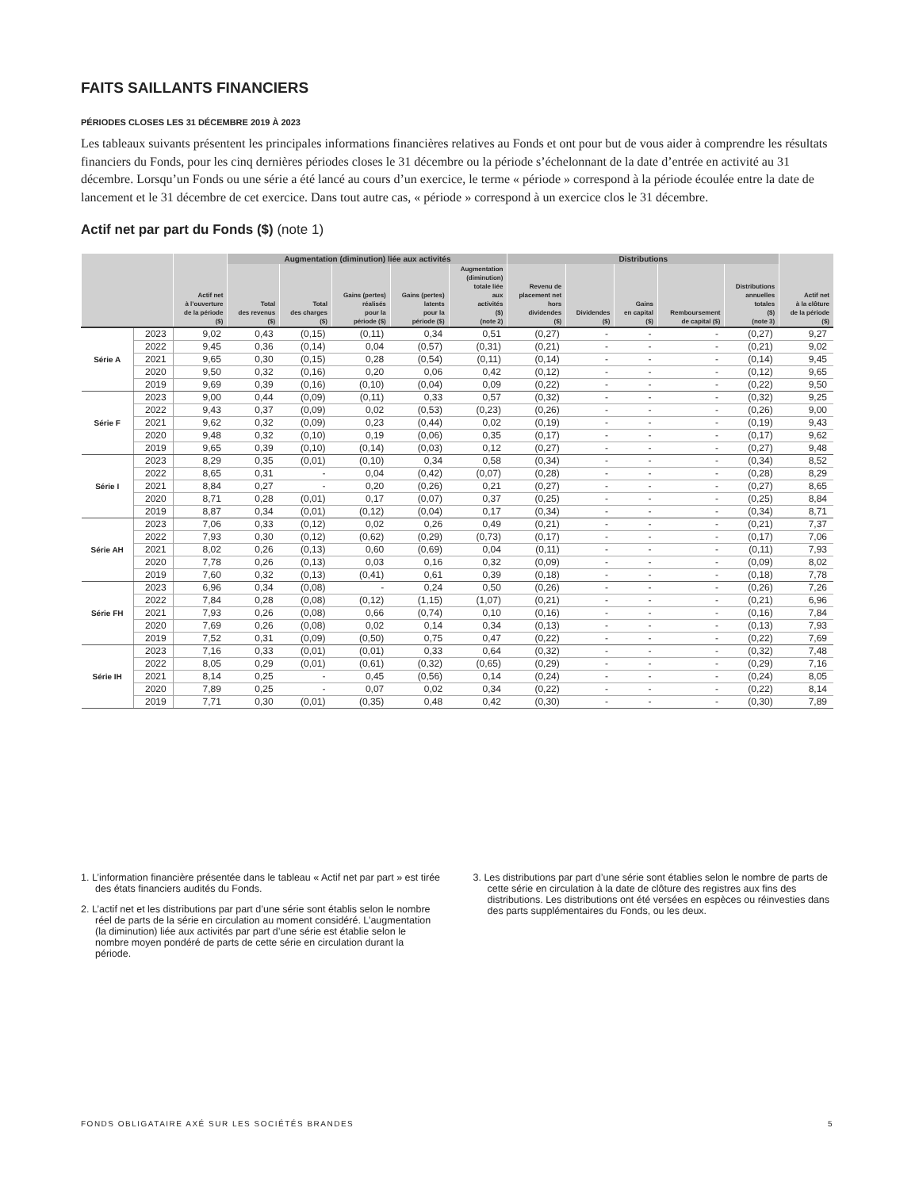FAITS SAILLANTS FINANCIERS
PÉRIODES CLOSES LES 31 DÉCEMBRE 2019 À 2023
Les tableaux suivants présentent les principales informations financières relatives au Fonds et ont pour but de vous aider à comprendre les résultats financiers du Fonds, pour les cinq dernières périodes closes le 31 décembre ou la période s’échelonnant de la date d’entrée en activité au 31 décembre. Lorsqu’un Fonds ou une série a été lancé au cours d’un exercice, le terme « période » correspond à la période écoulée entre la date de lancement et le 31 décembre de cet exercice. Dans tout autre cas, « période » correspond à un exercice clos le 31 décembre.
Actif net par part du Fonds ($) (note 1)
| | | Actif net à l’ouverture de la période ($) | Augmentation (diminution) liée aux activités | | | | | Distributions | | | | | Actif net à la clôture de la période ($) |
| --- | --- | --- | --- | --- | --- | --- | --- | --- | --- | --- | --- | --- | --- |
| | | | Total des revenus ($) | Total des charges ($) | Gains (pertes) réalisés pour la période ($) | Gains (pertes) latents pour la période ($) | Augmentation (diminution) totale liée aux activités ($) (note 2) | Revenu de placement net hors dividendes ($) | Dividendes ($) | Gains en capital ($) | Remboursement de capital ($) | Distributions annuelles totales ($) (note 3) | |
| Série A | 2023 | 9,02 | 0,43 | (0,15) | (0,11) | 0,34 | 0,51 | (0,27) | - | - | - | (0,27) | 9,27 |
| | 2022 | 9,45 | 0,36 | (0,14) | 0,04 | (0,57) | (0,31) | (0,21) | - | - | - | (0,21) | 9,02 |
| | 2021 | 9,65 | 0,30 | (0,15) | 0,28 | (0,54) | (0,11) | (0,14) | - | - | - | (0,14) | 9,45 |
| | 2020 | 9,50 | 0,32 | (0,16) | 0,20 | 0,06 | 0,42 | (0,12) | - | - | - | (0,12) | 9,65 |
| | 2019 | 9,69 | 0,39 | (0,16) | (0,10) | (0,04) | 0,09 | (0,22) | - | - | - | (0,22) | 9,50 |
| Série F | 2023 | 9,00 | 0,44 | (0,09) | (0,11) | 0,33 | 0,57 | (0,32) | - | - | - | (0,32) | 9,25 |
| | 2022 | 9,43 | 0,37 | (0,09) | 0,02 | (0,53) | (0,23) | (0,26) | - | - | - | (0,26) | 9,00 |
| | 2021 | 9,62 | 0,32 | (0,09) | 0,23 | (0,44) | 0,02 | (0,19) | - | - | - | (0,19) | 9,43 |
| | 2020 | 9,48 | 0,32 | (0,10) | 0,19 | (0,06) | 0,35 | (0,17) | - | - | - | (0,17) | 9,62 |
| | 2019 | 9,65 | 0,39 | (0,10) | (0,14) | (0,03) | 0,12 | (0,27) | - | - | - | (0,27) | 9,48 |
| Série I | 2023 | 8,29 | 0,35 | (0,01) | (0,10) | 0,34 | 0,58 | (0,34) | - | - | - | (0,34) | 8,52 |
| | 2022 | 8,65 | 0,31 | - | 0,04 | (0,42) | (0,07) | (0,28) | - | - | - | (0,28) | 8,29 |
| | 2021 | 8,84 | 0,27 | - | 0,20 | (0,26) | 0,21 | (0,27) | - | - | - | (0,27) | 8,65 |
| | 2020 | 8,71 | 0,28 | (0,01) | 0,17 | (0,07) | 0,37 | (0,25) | - | - | - | (0,25) | 8,84 |
| | 2019 | 8,87 | 0,34 | (0,01) | (0,12) | (0,04) | 0,17 | (0,34) | - | - | - | (0,34) | 8,71 |
| Série AH | 2023 | 7,06 | 0,33 | (0,12) | 0,02 | 0,26 | 0,49 | (0,21) | - | - | - | (0,21) | 7,37 |
| | 2022 | 7,93 | 0,30 | (0,12) | (0,62) | (0,29) | (0,73) | (0,17) | - | - | - | (0,17) | 7,06 |
| | 2021 | 8,02 | 0,26 | (0,13) | 0,60 | (0,69) | 0,04 | (0,11) | - | - | - | (0,11) | 7,93 |
| | 2020 | 7,78 | 0,26 | (0,13) | 0,03 | 0,16 | 0,32 | (0,09) | - | - | - | (0,09) | 8,02 |
| | 2019 | 7,60 | 0,32 | (0,13) | (0,41) | 0,61 | 0,39 | (0,18) | - | - | - | (0,18) | 7,78 |
| Série FH | 2023 | 6,96 | 0,34 | (0,08) | - | 0,24 | 0,50 | (0,26) | - | - | - | (0,26) | 7,26 |
| | 2022 | 7,84 | 0,28 | (0,08) | (0,12) | (1,15) | (1,07) | (0,21) | - | - | - | (0,21) | 6,96 |
| | 2021 | 7,93 | 0,26 | (0,08) | 0,66 | (0,74) | 0,10 | (0,16) | - | - | - | (0,16) | 7,84 |
| | 2020 | 7,69 | 0,26 | (0,08) | 0,02 | 0,14 | 0,34 | (0,13) | - | - | - | (0,13) | 7,93 |
| | 2019 | 7,52 | 0,31 | (0,09) | (0,50) | 0,75 | 0,47 | (0,22) | - | - | - | (0,22) | 7,69 |
| Série IH | 2023 | 7,16 | 0,33 | (0,01) | (0,01) | 0,33 | 0,64 | (0,32) | - | - | - | (0,32) | 7,48 |
| | 2022 | 8,05 | 0,29 | (0,01) | (0,61) | (0,32) | (0,65) | (0,29) | - | - | - | (0,29) | 7,16 |
| | 2021 | 8,14 | 0,25 | - | 0,45 | (0,56) | 0,14 | (0,24) | - | - | - | (0,24) | 8,05 |
| | 2020 | 7,89 | 0,25 | - | 0,07 | 0,02 | 0,34 | (0,22) | - | - | - | (0,22) | 8,14 |
| | 2019 | 7,71 | 0,30 | (0,01) | (0,35) | 0,48 | 0,42 | (0,30) | - | - | - | (0,30) | 7,89 |
1. L’information financière présentée dans le tableau « Actif net par part » est tirée des états financiers audités du Fonds.
2. L’actif net et les distributions par part d’une série sont établis selon le nombre réel de parts de la série en circulation au moment considéré. L’augmentation (la diminution) liée aux activités par part d’une série est établie selon le nombre moyen pondéré de parts de cette série en circulation durant la période.
3. Les distributions par part d’une série sont établies selon le nombre de parts de cette série en circulation à la date de clôture des registres aux fins des distributions. Les distributions ont été versées en espèces ou réinvesties dans des parts supplémentaires du Fonds, ou les deux.
FONDS OBLIGATAIRE AXÉ SUR LES SOCIÉTÉS BRANDES 5